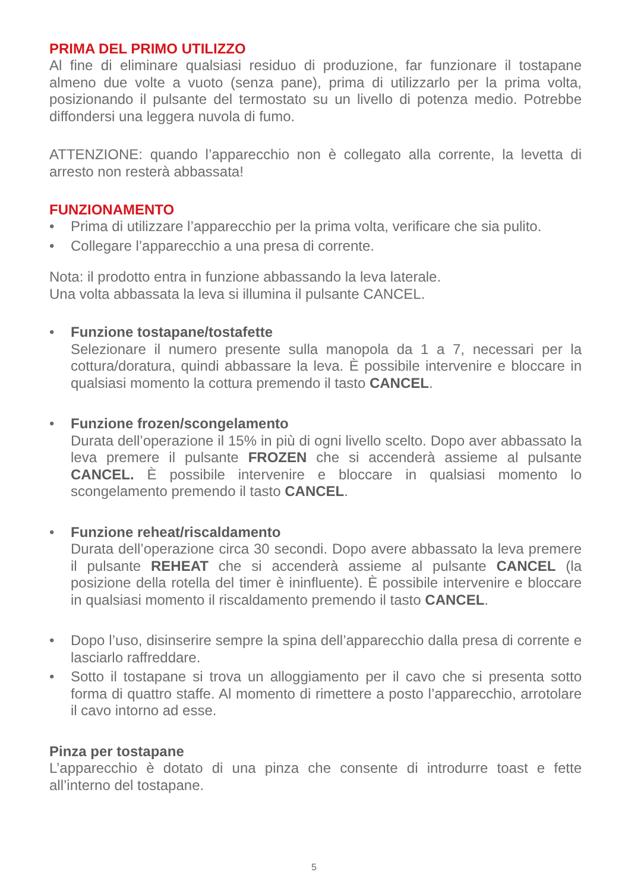PRIMA DEL PRIMO UTILIZZO
Al fine di eliminare qualsiasi residuo di produzione, far funzionare il tostapane almeno due volte a vuoto (senza pane), prima di utilizzarlo per la prima volta, posizionando il pulsante del termostato su un livello di potenza medio. Potrebbe diffondersi una leggera nuvola di fumo.
ATTENZIONE: quando l’apparecchio non è collegato alla corrente, la levetta di arresto non resterà abbassata!
FUNZIONAMENTO
• Prima di utilizzare l’apparecchio per la prima volta, verificare che sia pulito.
• Collegare l’apparecchio a una presa di corrente.
Nota: il prodotto entra in funzione abbassando la leva laterale.
Una volta abbassata la leva si illumina il pulsante CANCEL.
• Funzione tostapane/tostafette
Selezionare il numero presente sulla manopola da 1 a 7, necessari per la cottura/doratura, quindi abbassare la leva. È possibile intervenire e bloccare in qualsiasi momento la cottura premendo il tasto CANCEL.
• Funzione frozen/scongelamento
Durata dell’operazione il 15% in più di ogni livello scelto. Dopo aver abbassato la leva premere il pulsante FROZEN che si accenderà assieme al pulsante CANCEL. È possibile intervenire e bloccare in qualsiasi momento lo scongelamento premendo il tasto CANCEL.
• Funzione reheat/riscaldamento
Durata dell’operazione circa 30 secondi. Dopo avere abbassato la leva premere il pulsante REHEAT che si accenderà assieme al pulsante CANCEL (la posizione della rotella del timer è ininfluente). È possibile intervenire e bloccare in qualsiasi momento il riscaldamento premendo il tasto CANCEL.
• Dopo l’uso, disinserire sempre la spina dell’apparecchio dalla presa di corrente e lasciarlo raffreddare.
• Sotto il tostapane si trova un alloggiamento per il cavo che si presenta sotto forma di quattro staffe. Al momento di rimettere a posto l’apparecchio, arrotolare il cavo intorno ad esse.
Pinza per tostapane
L’apparecchio è dotato di una pinza che consente di introdurre toast e fette all’interno del tostapane.
5